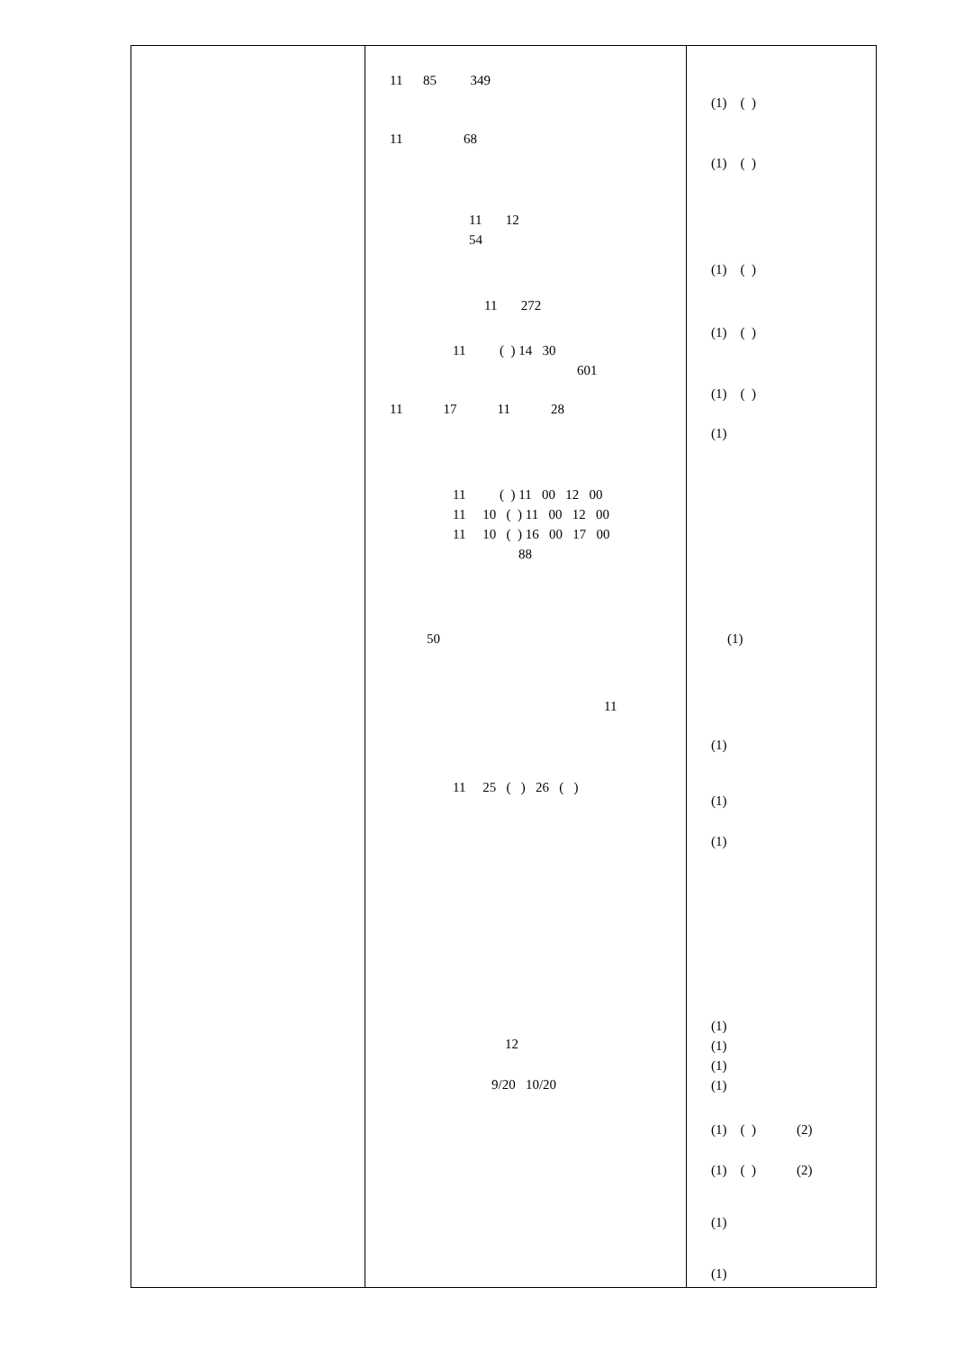| | 11 85 349 11 68 11 12 54 11 272 11 ( ) 14 30 601 11 17 11 28 11 ( ) 11 00 12 00 11 10 ( ) 11 00 12 00 11 10 ( ) 16 00 17 00 88 50 11 11 25 ( ) 26 ( ) 12 9/20 10/20 | (1) ( ) (1) ( ) (1) ( ) (1) ( ) (1) ( ) (1) (1) (1) (1) (1) (1) (1) (1) (1) (1) ( ) (2) (1) ( ) (2) (1) (1) |